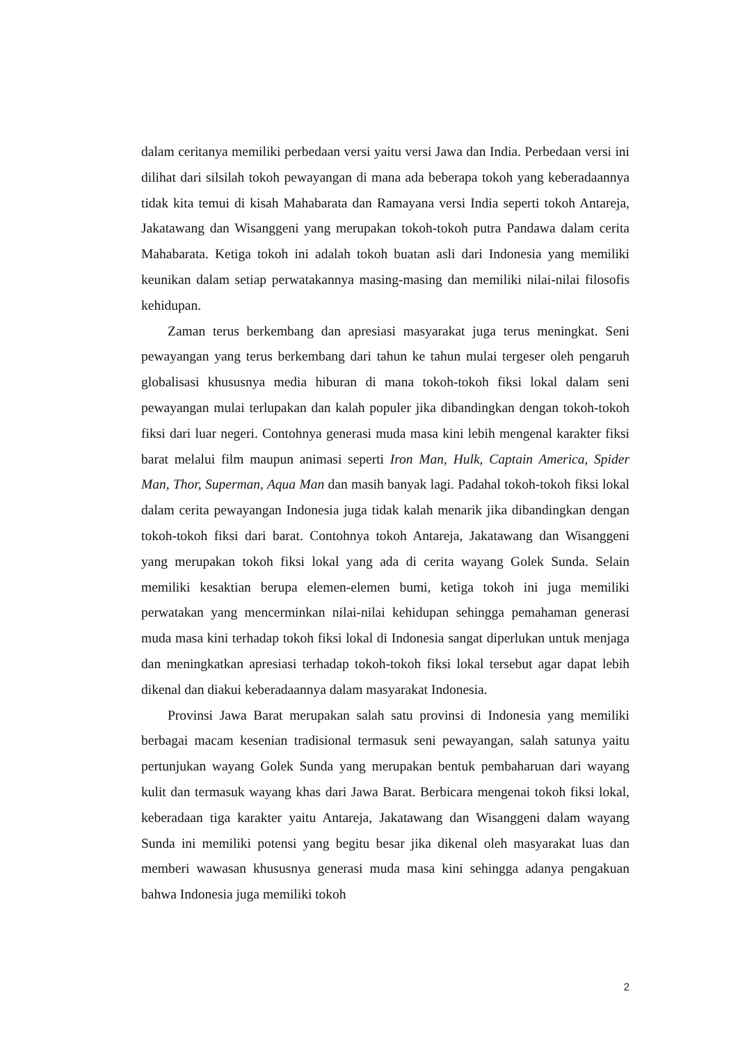dalam ceritanya memiliki perbedaan versi yaitu versi Jawa dan India. Perbedaan versi ini dilihat dari silsilah tokoh pewayangan di mana ada beberapa tokoh yang keberadaannya tidak kita temui di kisah Mahabarata dan Ramayana versi India seperti tokoh Antareja, Jakatawang dan Wisanggeni yang merupakan tokoh-tokoh putra Pandawa dalam cerita Mahabarata. Ketiga tokoh ini adalah tokoh buatan asli dari Indonesia yang memiliki keunikan dalam setiap perwatakannya masing-masing dan memiliki nilai-nilai filosofis kehidupan.
Zaman terus berkembang dan apresiasi masyarakat juga terus meningkat. Seni pewayangan yang terus berkembang dari tahun ke tahun mulai tergeser oleh pengaruh globalisasi khususnya media hiburan di mana tokoh-tokoh fiksi lokal dalam seni pewayangan mulai terlupakan dan kalah populer jika dibandingkan dengan tokoh-tokoh fiksi dari luar negeri. Contohnya generasi muda masa kini lebih mengenal karakter fiksi barat melalui film maupun animasi seperti Iron Man, Hulk, Captain America, Spider Man, Thor, Superman, Aqua Man dan masih banyak lagi. Padahal tokoh-tokoh fiksi lokal dalam cerita pewayangan Indonesia juga tidak kalah menarik jika dibandingkan dengan tokoh-tokoh fiksi dari barat. Contohnya tokoh Antareja, Jakatawang dan Wisanggeni yang merupakan tokoh fiksi lokal yang ada di cerita wayang Golek Sunda. Selain memiliki kesaktian berupa elemen-elemen bumi, ketiga tokoh ini juga memiliki perwatakan yang mencerminkan nilai-nilai kehidupan sehingga pemahaman generasi muda masa kini terhadap tokoh fiksi lokal di Indonesia sangat diperlukan untuk menjaga dan meningkatkan apresiasi terhadap tokoh-tokoh fiksi lokal tersebut agar dapat lebih dikenal dan diakui keberadaannya dalam masyarakat Indonesia.
Provinsi Jawa Barat merupakan salah satu provinsi di Indonesia yang memiliki berbagai macam kesenian tradisional termasuk seni pewayangan, salah satunya yaitu pertunjukan wayang Golek Sunda yang merupakan bentuk pembaharuan dari wayang kulit dan termasuk wayang khas dari Jawa Barat. Berbicara mengenai tokoh fiksi lokal, keberadaan tiga karakter yaitu Antareja, Jakatawang dan Wisanggeni dalam wayang Sunda ini memiliki potensi yang begitu besar jika dikenal oleh masyarakat luas dan memberi wawasan khususnya generasi muda masa kini sehingga adanya pengakuan bahwa Indonesia juga memiliki tokoh
2